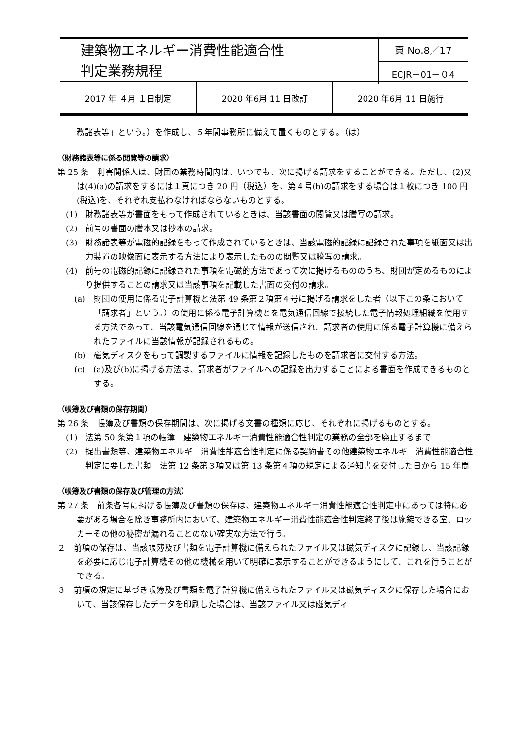| 建築物エネルギー消費性能適合性 判定業務規程 | 頁 No.8／17 |
| | ECJR－01－０4 |
| 2017 年 ４月 １日制定 | 2020 年6月 11 日改訂 | 2020 年6月 11 日施行 |
務諸表等」という。）を作成し、５年間事務所に備えて置くものとする。（は）
（財務諸表等に係る閲覧等の請求）
第 25 条　利害関係人は、財団の業務時間内は、いつでも、次に掲げる請求をすることができる。ただし、(2)又は(4)(a)の請求をするには１頁につき 20 円（税込）を、第４号(b)の請求をする場合は１枚につき 100 円(税込)を、それぞれ支払わなければならないものとする。
(1)　財務諸表等が書面をもって作成されているときは、当該書面の閲覧又は謄写の請求。
(2)　前号の書面の謄本又は抄本の請求。
(3)　財務諸表等が電磁的記録をもって作成されているときは、当該電磁的記録に記録された事項を紙面又は出力装置の映像面に表示する方法により表示したものの閲覧又は謄写の請求。
(4)　前号の電磁的記録に記録された事項を電磁的方法であって次に掲げるもののうち、財団が定めるものにより提供することの請求又は当該事項を記載した書面の交付の請求。
(a)　財団の使用に係る電子計算機と法第 49 条第２項第４号に掲げる請求をした者（以下この条において「請求者」という。）の使用に係る電子計算機とを電気通信回線で接続した電子情報処理組織を使用する方法であって、当該電気通信回線を通じて情報が送信され、請求者の使用に係る電子計算機に備えられたファイルに当該情報が記録されるもの。
(b)　磁気ディスクをもって調製するファイルに情報を記録したものを請求者に交付する方法。
(c)　(a)及び(b)に掲げる方法は、請求者がファイルへの記録を出力することによる書面を作成できるものとする。
（帳簿及び書類の保存期間）
第 26 条　帳簿及び書類の保存期間は、次に掲げる文書の種類に応じ、それぞれに掲げるものとする。
(1)　法第 50 条第１項の帳簿　建築物エネルギー消費性能適合性判定の業務の全部を廃止するまで
(2)　提出書類等、建築物エネルギー消費性能適合性判定に係る契約書その他建築物エネルギー消費性能適合性判定に要した書類　法第 12 条第３項又は第 13 条第４項の規定による通知書を交付した日から 15 年間
（帳簿及び書類の保存及び管理の方法）
第 27 条　前条各号に掲げる帳簿及び書類の保存は、建築物エネルギー消費性能適合性判定中にあっては特に必要がある場合を除き事務所内において、建築物エネルギー消費性能適合性判定終了後は施錠できる室、ロッカーその他の秘密が漏れることのない確実な方法で行う。
２　前項の保存は、当該帳簿及び書類を電子計算機に備えられたファイル又は磁気ディスクに記録し、当該記録を必要に応じ電子計算機その他の機械を用いて明確に表示することができるようにして、これを行うことができる。
３　前項の規定に基づき帳簿及び書類を電子計算機に備えられたファイル又は磁気ディスクに保存した場合において、当該保存したデータを印刷した場合は、当該ファイル又は磁気ディ